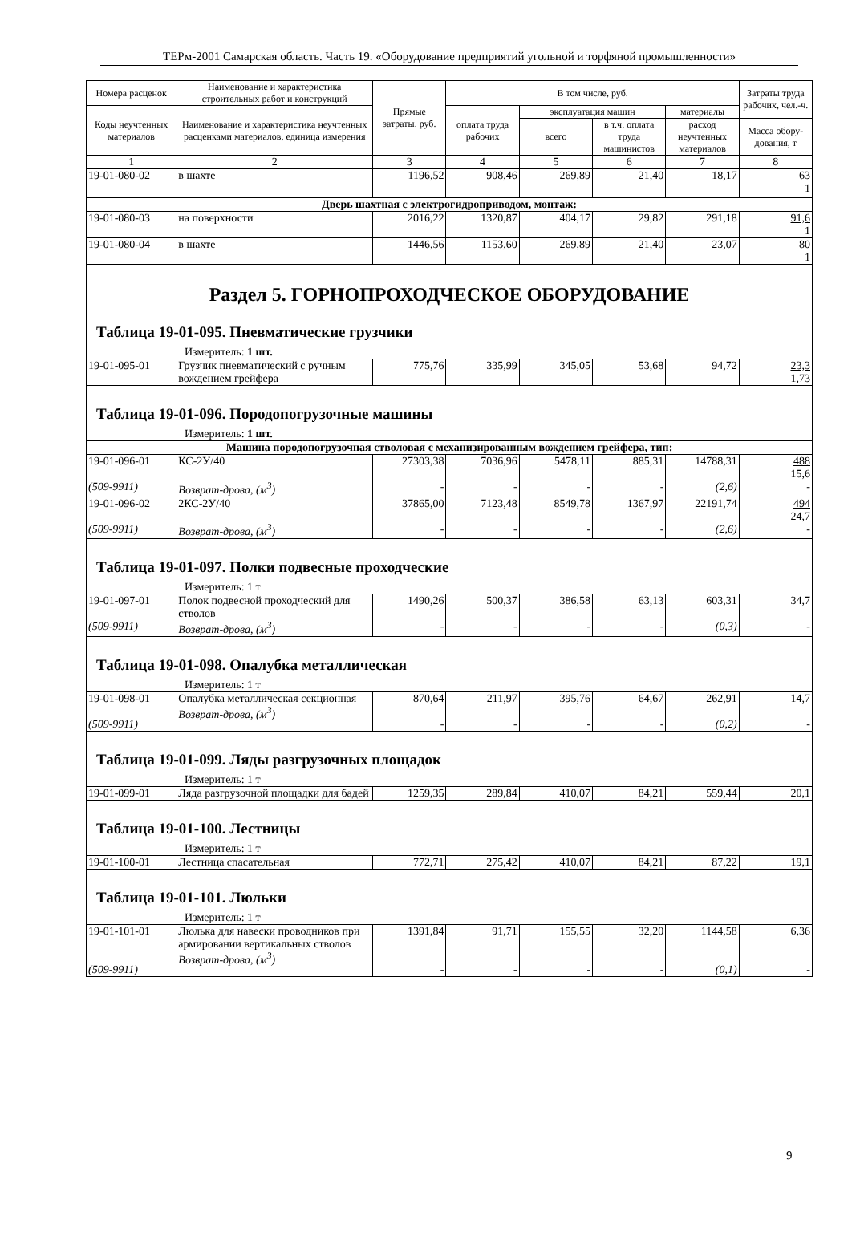ТЕРм-2001 Самарская область. Часть 19. «Оборудование предприятий угольной и торфяной промышленности»
| Номера расценок | Наименование и характеристика строительных работ и конструкций | Прямые затраты, руб. | В том числе, руб. | | | | Затраты труда рабочих, чел.-ч. |
| --- | --- | --- | --- | --- | --- | --- | --- |
| Коды неучтенных материалов | Наименование и характеристика неучтенных расценками материалов, единица измерения | | оплата труда рабочих | эксплуатация машин | | материалы | |
| | | | | всего | в т.ч. оплата труда машинистов | расход неучтенных материалов | Масса обору-дования, т |
| 1 | 2 | 3 | 4 | 5 | 6 | 7 | 8 |
| 19-01-080-02 | в шахте | 1196,52 | 908,46 | 269,89 | 21,40 | 18,17 | 63 1 |
| Дверь шахтная с электрогидроприводом, монтаж: | | | | | | | |
| 19-01-080-03 | на поверхности | 2016,22 | 1320,87 | 404,17 | 29,82 | 291,18 | 91,6 1 |
| 19-01-080-04 | в шахте | 1446,56 | 1153,60 | 269,89 | 21,40 | 23,07 | 80 1 |
| Раздел 5. ГОРНОПРОХОДЧЕСКОЕ ОБОРУДОВАНИЕ Таблица 19-01-095. Пневматические грузчики Измеритель: 1 шт. | | | | | | | |
| 19-01-095-01 | Грузчик пневматический с ручным вождением грейфера | 775,76 | 335,99 | 345,05 | 53,68 | 94,72 | 23,3 1,73 |
| Таблица 19-01-096. Породопогрузочные машины Измеритель: 1 шт. | | | | | | | |
| Машина породопогрузочная стволовая с механизированным вождением грейфера, тип: | | | | | | | |
| 19-01-096-01 (509-9911) | КС-2У/40 Возврат-дрова, (м<sup>3</sup>) | 27303,38 - | 7036,96 - | 5478,11 - | 885,31 - | 14788,31 (2,6) | 488 15,6 - |
| 19-01-096-02 (509-9911) | 2КС-2У/40 Возврат-дрова, (м<sup>3</sup>) | 37865,00 - | 7123,48 - | 8549,78 - | 1367,97 - | 22191,74 (2,6) | 494 24,7 - |
| Таблица 19-01-097. Полки подвесные проходческие Измеритель: 1 т | | | | | | | |
| 19-01-097-01 (509-9911) | Полок подвесной проходческий для стволов Возврат-дрова, (м<sup>3</sup>) | 1490,26 - | 500,37 - | 386,58 - | 63,13 - | 603,31 (0,3) | 34,7 - |
| Таблица 19-01-098. Опалубка металлическая Измеритель: 1 т | | | | | | | |
| 19-01-098-01 (509-9911) | Опалубка металлическая секционная Возврат-дрова, (м<sup>3</sup>) | 870,64 - | 211,97 - | 395,76 - | 64,67 - | 262,91 (0,2) | 14,7 - |
| Таблица 19-01-099. Ляды разгрузочных площадок Измеритель: 1 т | | | | | | | |
| 19-01-099-01 | Ляда разгрузочной площадки для бадей | 1259,35 | 289,84 | 410,07 | 84,21 | 559,44 | 20,1 |
| Таблица 19-01-100. Лестницы Измеритель: 1 т | | | | | | | |
| 19-01-100-01 | Лестница спасательная | 772,71 | 275,42 | 410,07 | 84,21 | 87,22 | 19,1 |
| Таблица 19-01-101. Люльки Измеритель: 1 т | | | | | | | |
| 19-01-101-01 (509-9911) | Люлька для навески проводников при армировании вертикальных стволов Возврат-дрова, (м<sup>3</sup>) | 1391,84 - | 91,71 - | 155,55 - | 32,20 - | 1144,58 (0,1) | 6,36 - |
9